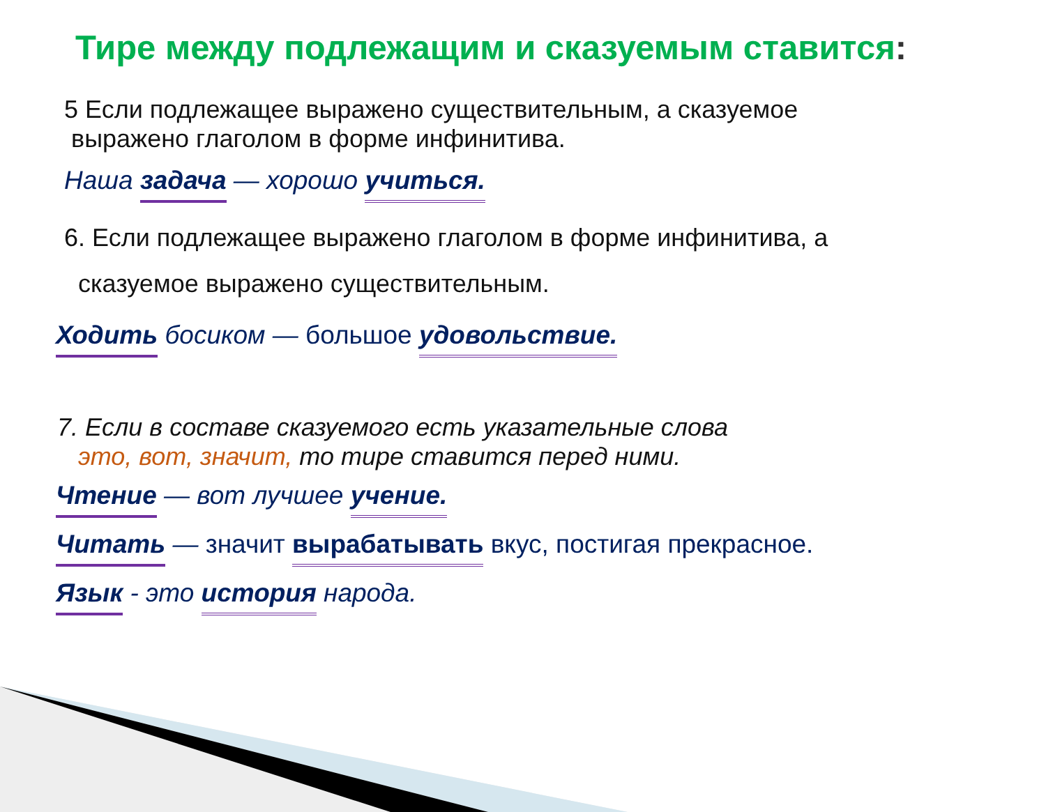Тире между подлежащим и сказуемым ставится:
5 Если подлежащее выражено существительным, а сказуемое
выражено глаголом в форме инфинитива.
Наша задача — хорошо учиться.
6. Если подлежащее выражено глаголом в форме инфинитива, а
сказуемое выражено существительным.
Ходить босиком — большое удовольствие.
7. Если в составе сказуемого есть указательные слова
это, вот, значит, то тире ставится перед ними.
Чтение — вот лучшее учение.
Читать — значит вырабатывать вкус, постигая прекрасное.
Язык - это история народа.